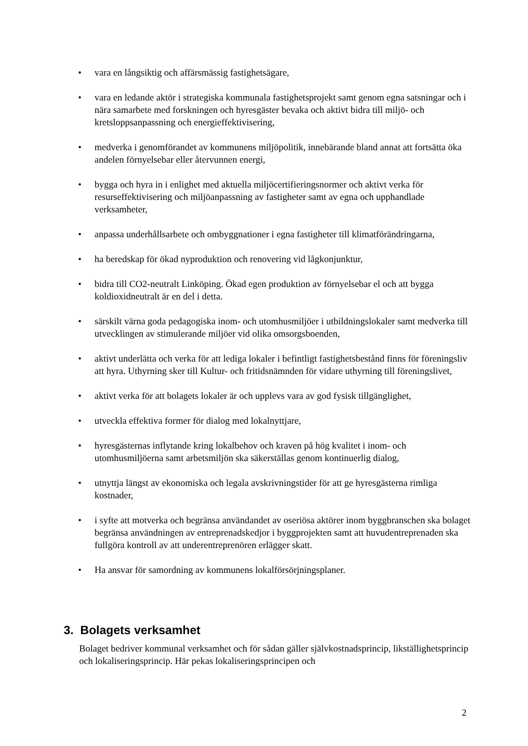• vara en långsiktig och affärsmässig fastighetsägare,
• vara en ledande aktör i strategiska kommunala fastighetsprojekt samt genom egna satsningar och i nära samarbete med forskningen och hyresgäster bevaka och aktivt bidra till miljö- och kretsloppsanpassning och energieffektivisering,
• medverka i genomförandet av kommunens miljöpolitik, innebärande bland annat att fortsätta öka andelen förnyelsebar eller återvunnen energi,
• bygga och hyra in i enlighet med aktuella miljöcertifieringsnormer och aktivt verka för resurseffektivisering och miljöanpassning av fastigheter samt av egna och upphandlade verksamheter,
• anpassa underhållsarbete och ombyggnationer i egna fastigheter till klimatförändringarna,
• ha beredskap för ökad nyproduktion och renovering vid lågkonjunktur,
• bidra till CO2-neutralt Linköping. Ökad egen produktion av förnyelsebar el och att bygga koldioxidneutralt är en del i detta.
• särskilt värna goda pedagogiska inom- och utomhusmiljöer i utbildningslokaler samt medverka till utvecklingen av stimulerande miljöer vid olika omsorgsboenden,
• aktivt underlätta och verka för att lediga lokaler i befintligt fastighetsbestånd finns för föreningsliv att hyra. Uthyrning sker till Kultur- och fritidsnämnden för vidare uthyrning till föreningslivet,
• aktivt verka för att bolagets lokaler är och upplevs vara av god fysisk tillgänglighet,
• utveckla effektiva former för dialog med lokalnyttjare,
• hyresgästernas inflytande kring lokalbehov och kraven på hög kvalitet i inom- och utomhusmiljöerna samt arbetsmiljön ska säkerställas genom kontinuerlig dialog,
• utnyttja längst av ekonomiska och legala avskrivningstider för att ge hyresgästerna rimliga kostnader,
• i syfte att motverka och begränsa användandet av oseriösa aktörer inom byggbranschen ska bolaget begränsa användningen av entreprenadskedjor i byggprojekten samt att huvudentreprenaden ska fullgöra kontroll av att underentreprenören erlägger skatt.
• Ha ansvar för samordning av kommunens lokalförsörjningsplaner.
3. Bolagets verksamhet
Bolaget bedriver kommunal verksamhet och för sådan gäller självkostnadsprincip, likställighetsprincip och lokaliseringsprincip. Här pekas lokaliseringsprincipen och
2